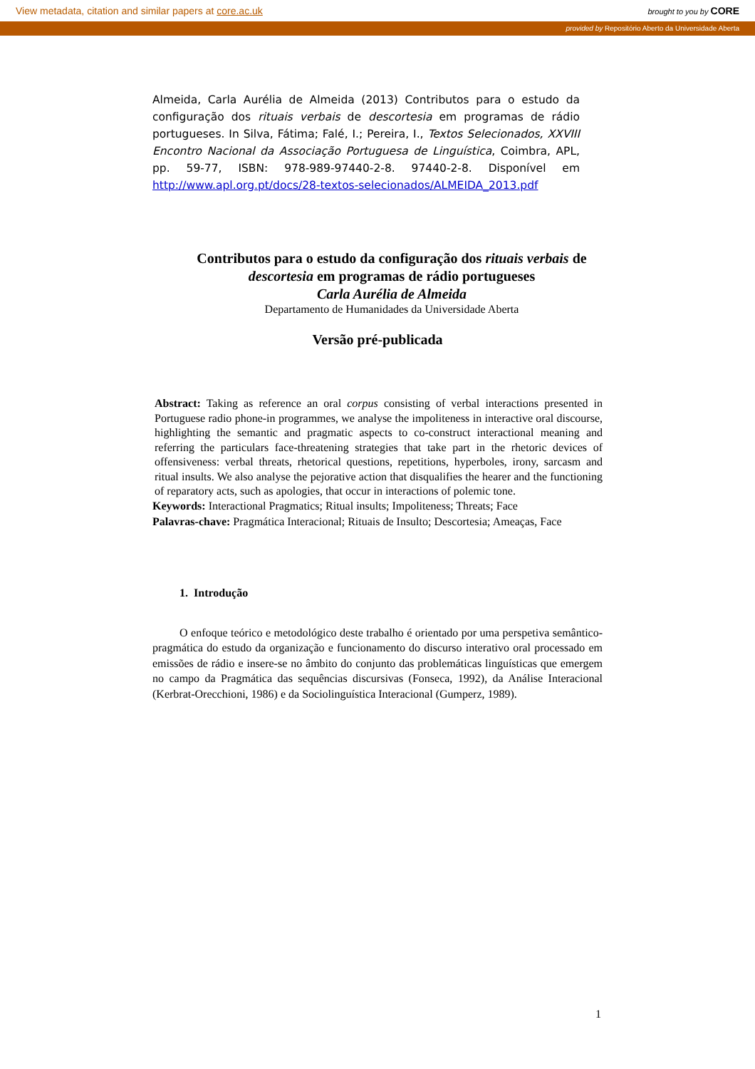View metadata, citation and similar papers at core.ac.uk brought to you by CORE
provided by Repositório Aberto da Universidade Aberta
Almeida, Carla Aurélia de Almeida (2013) Contributos para o estudo da configuração dos rituais verbais de descortesia em programas de rádio portugueses. In Silva, Fátima; Falé, I.; Pereira, I., Textos Selecionados, XXVIII Encontro Nacional da Associação Portuguesa de Linguística, Coimbra, APL, pp. 59-77, ISBN: 978-989-97440-2-8. 97440-2-8. Disponível em http://www.apl.org.pt/docs/28-textos-selecionados/ALMEIDA_2013.pdf
Contributos para o estudo da configuração dos rituais verbais de descortesia em programas de rádio portugueses
Carla Aurélia de Almeida
Departamento de Humanidades da Universidade Aberta
Versão pré-publicada
Abstract: Taking as reference an oral corpus consisting of verbal interactions presented in Portuguese radio phone-in programmes, we analyse the impoliteness in interactive oral discourse, highlighting the semantic and pragmatic aspects to co-construct interactional meaning and referring the particulars face-threatening strategies that take part in the rhetoric devices of offensiveness: verbal threats, rhetorical questions, repetitions, hyperboles, irony, sarcasm and ritual insults. We also analyse the pejorative action that disqualifies the hearer and the functioning of reparatory acts, such as apologies, that occur in interactions of polemic tone.
Keywords: Interactional Pragmatics; Ritual insults; Impoliteness; Threats; Face
Palavras-chave: Pragmática Interacional; Rituais de Insulto; Descortesia; Ameaças, Face
1. Introdução
O enfoque teórico e metodológico deste trabalho é orientado por uma perspetiva semântico-pragmática do estudo da organização e funcionamento do discurso interativo oral processado em emissões de rádio e insere-se no âmbito do conjunto das problemáticas linguísticas que emergem no campo da Pragmática das sequências discursivas (Fonseca, 1992), da Análise Interacional (Kerbrat-Orecchioni, 1986) e da Sociolinguística Interacional (Gumperz, 1989).
1